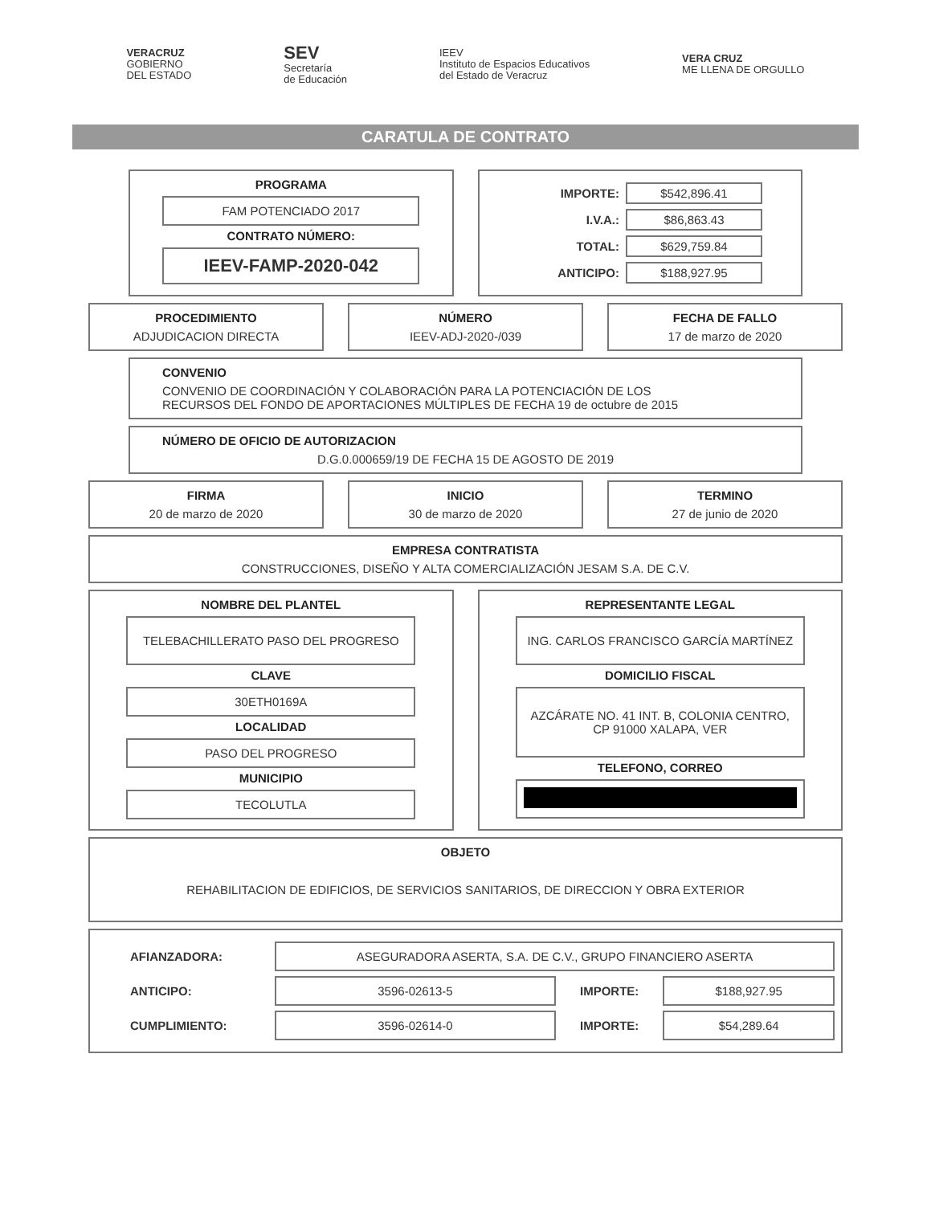VERACRUZ
GOBIERNO
DEL ESTADO
SEV
Secretaría
de Educación
IEEV
Instituto de Espacios Educativos
del Estado de Veracruz
VERA CRUZ
ME LLENA DE ORGULLO
CARATULA DE CONTRATO
PROGRAMA
FAM POTENCIADO 2017
CONTRATO NÚMERO:
IEEV-FAMP-2020-042
IMPORTE:
$542,896.41
I.V.A.:
$86,863.43
TOTAL:
$629,759.84
ANTICIPO:
$188,927.95
PROCEDIMIENTO
ADJUDICACION DIRECTA
NÚMERO
IEEV-ADJ-2020-/039
FECHA DE FALLO
17 de marzo de 2020
CONVENIO
CONVENIO DE COORDINACIÓN Y COLABORACIÓN PARA LA POTENCIACIÓN DE LOS
RECURSOS DEL FONDO DE APORTACIONES MÚLTIPLES DE FECHA 19 de octubre de 2015
NÚMERO DE OFICIO DE AUTORIZACION
D.G.0.000659/19 DE FECHA 15 DE AGOSTO DE 2019
FIRMA
20 de marzo de 2020
INICIO
30 de marzo de 2020
TERMINO
27 de junio de 2020
EMPRESA CONTRATISTA
CONSTRUCCIONES, DISEÑO Y ALTA COMERCIALIZACIÓN JESAM S.A. DE C.V.
NOMBRE DEL PLANTEL
TELEBACHILLERATO PASO DEL PROGRESO
CLAVE
30ETH0169A
LOCALIDAD
PASO DEL PROGRESO
MUNICIPIO
TECOLUTLA
REPRESENTANTE LEGAL
ING. CARLOS FRANCISCO GARCÍA MARTÍNEZ
DOMICILIO FISCAL
AZCÁRATE NO. 41 INT. B, COLONIA CENTRO, CP 91000 XALAPA, VER
TELEFONO, CORREO
OBJETO
REHABILITACION DE EDIFICIOS, DE SERVICIOS SANITARIOS, DE DIRECCION Y OBRA EXTERIOR
AFIANZADORA:
ASEGURADORA ASERTA, S.A. DE C.V., GRUPO FINANCIERO ASERTA
ANTICIPO:
3596-02613-5
IMPORTE:
$188,927.95
CUMPLIMIENTO:
3596-02614-0
IMPORTE:
$54,289.64